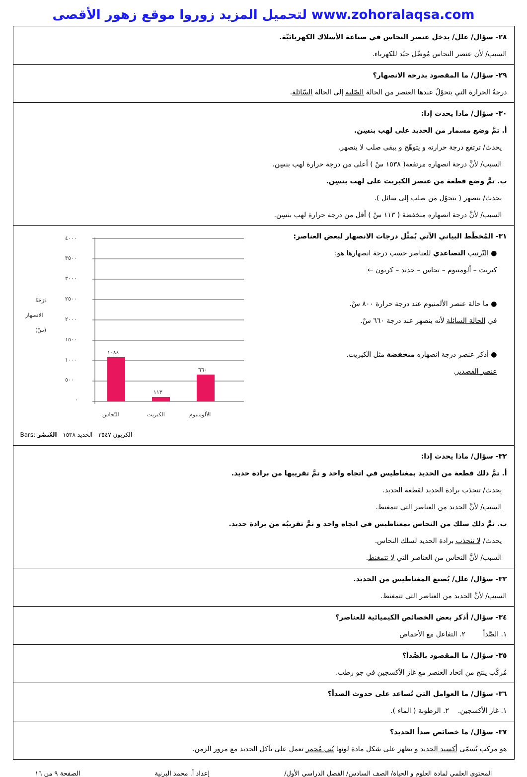لتحميل المزيد زوروا موقع زهور الأقصى www.zohoralaqsa.com
| ٢٨- سؤال/ علل/ يدخل عنصر النحاس في صناعة الأسلاك الكهربائيّة. السبب/ لأن عنصر النحاس مُوصِّل جيّد للكهرباء. |
| ٢٩- سؤال/ ما المقصود بدرجة الانصهار؟ درجةُ الحرارة التي يتحوّلُ عندها العنصر من الحالة الصّلبة إلى الحالة السّائلة . |
| ٣٠- سؤال/ ماذا يحدث إذا: أ. تمَّ وضع مسمار من الحديد على لهب بنسِن. يحدث/ ترتفع درجة حرارته و يتوهّج و يبقى صلب لا ينصهر. السبب/ لأنَّ درجة انصهاره مرتفعة( ١٥٣٨ سْ ) أعلى من درجة حرارة لهب بنسِن. ب. تمَّ وضع قطعة من عنصر الكبريت على لهب بنسِن. يحدث/ ينصهر ( يتحوّل من صلب إلى سائل ). السبب/ لأنَّ درجة انصهاره منخفضة ( ١١٣ سْ ) أقل من درجة حرارة لهب بنسِن. |
| ٣١- المُخطّط البياني الآتي يُمثِّل درجات الانصهار لبعض العناصر: ● التّرتيب التصاعدي للعناصر حسب درجة انصهارها هو: كبريت – ألومنيوم – نحاس – حديد – كربون ← ● ما حالة عنصر الألمنيوم عند درجة حرارة ٨٠٠ سْ. في الحالة السائلة لأنه ينصهر عند درجة ٦٦٠ سْ. ● أذكر عنصر درجة انصهاره منخفضة مثل الكبريت. عنصر القصدير . دَرَجَةُ الانصهار (سْ) ٤٠٠٠ ٣٥٠٠ ٣٠٠٠ ٢٥٠٠ ٢٠٠٠ ١٥٠٠ ١٠٠٠ ٥٠٠ ٠ ١٠٨٤ ١١٣ ٦٦٠ النّحاس الكبريت الألومنيوم Bars: الكربون ٣٥٤٧ الحديد ١٥٣٨ العُنصُر |
| ٣٢- سؤال/ ماذا يحدث إذا: أ. تمَّ دلك قطعة من الحديد بمغناطيس في اتجاه واحد و تمَّ تقريبها من برادة حديد. يحدث/ تنجذب برادة الحديد لقطعة الحديد. السبب/ لأنَّ الحديد من العناصر التي تتمغنط. ب. تمَّ دلك سلك من النحاس بمغناطيس في اتجاه واحد و تمَّ تقريبُه من برادة حديد. يحدث/ لا تنجذب برادة الحديد لسلك النحاس. السبب/ لأنَّ النحاس من العناصر التي لا تتمغنط . |
| ٣٣- سؤال/ علل/ يُصنع المغناطيس من الحديد. السبب/ لأنَّ الحديد من العناصر التي تتمغنط. |
| ٣٤- سؤال/ أذكر بعض الخصائص الكيميائية للعناصر؟ ١. الصَّدأ ٢. التفاعل مع الأحماض |
| ٣٥- سؤال/ ما المقصود بالصَّدأ؟ مُركّب ينتج من اتحاد العنصر مع غاز الأكسجين في جو رطب. |
| ٣٦- سؤال/ ما العوامل التي تُساعد على حدوث الصدأ؟ ١. غاز الأكسجين. ٢. الرطوبة ( الماء ). |
| ٣٧- سؤال/ ما خصائص صدأ الحديد؟ هو مركب يُسمّى أكسيد الحديد و يظهر على شكل مادة لونها بُني مُحمر تعمل على تآكل الحديد مع مرور الزمن. |
المحتوى العلمي لمادة العلوم و الحياة/ الصف السادس/ الفصل الدراسي الأول/ إعداد أ. محمد البرنية الصفحة ٩ من ١٦